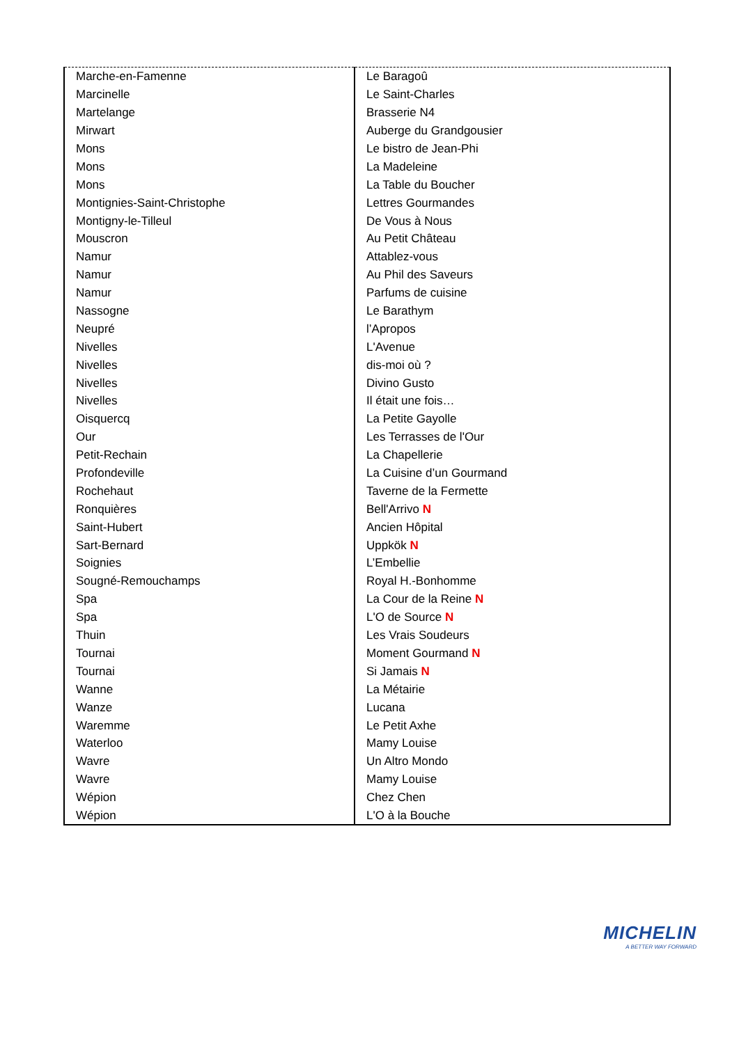| Marche-en-Famenne | Le Baragoû |
| Marcinelle | Le Saint-Charles |
| Martelange | Brasserie N4 |
| Mirwart | Auberge du Grandgousier |
| Mons | Le bistro de Jean-Phi |
| Mons | La Madeleine |
| Mons | La Table du Boucher |
| Montignies-Saint-Christophe | Lettres Gourmandes |
| Montigny-le-Tilleul | De Vous à Nous |
| Mouscron | Au Petit Château |
| Namur | Attablez-vous |
| Namur | Au Phil des Saveurs |
| Namur | Parfums de cuisine |
| Nassogne | Le Barathym |
| Neupré | l’Apropos |
| Nivelles | L'Avenue |
| Nivelles | dis-moi où ? |
| Nivelles | Divino Gusto |
| Nivelles | Il était une fois… |
| Oisquercq | La Petite Gayolle |
| Our | Les Terrasses de l'Our |
| Petit-Rechain | La Chapellerie |
| Profondeville | La Cuisine d’un Gourmand |
| Rochehaut | Taverne de la Fermette |
| Ronquières | Bell'Arrivo N |
| Saint-Hubert | Ancien Hôpital |
| Sart-Bernard | Uppkök N |
| Soignies | L’Embellie |
| Sougné-Remouchamps | Royal H.-Bonhomme |
| Spa | La Cour de la Reine N |
| Spa | L'O de Source N |
| Thuin | Les Vrais Soudeurs |
| Tournai | Moment Gourmand N |
| Tournai | Si Jamais N |
| Wanne | La Métairie |
| Wanze | Lucana |
| Waremme | Le Petit Axhe |
| Waterloo | Mamy Louise |
| Wavre | Un Altro Mondo |
| Wavre | Mamy Louise |
| Wépion | Chez Chen |
| Wépion | L'O à la Bouche |
MICHELIN
A BETTER WAY FORWARD